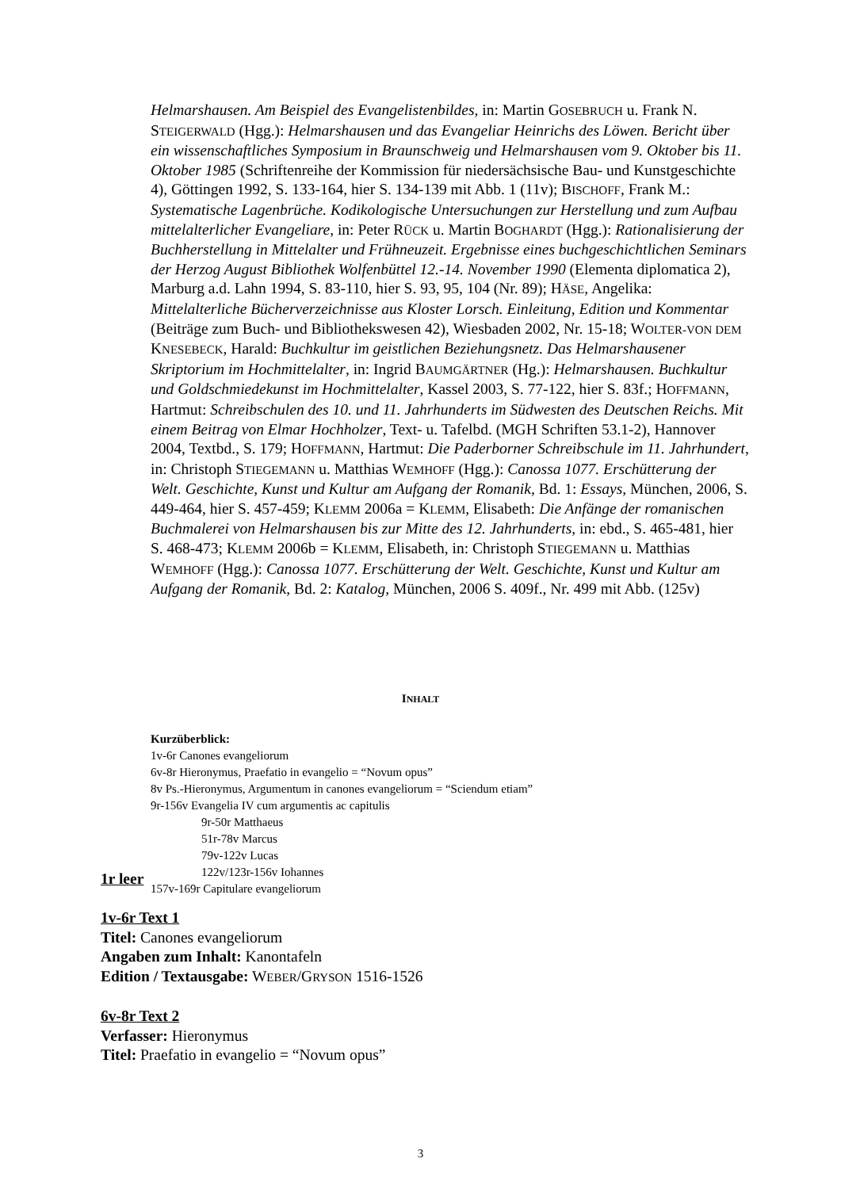Helmarshausen. Am Beispiel des Evangelistenbildes, in: Martin GOSEBRUCH u. Frank N. STEIGERWALD (Hgg.): Helmarshausen und das Evangeliar Heinrichs des Löwen. Bericht über ein wissenschaftliches Symposium in Braunschweig und Helmarshausen vom 9. Oktober bis 11. Oktober 1985 (Schriftenreihe der Kommission für niedersächsische Bau- und Kunstgeschichte 4), Göttingen 1992, S. 133-164, hier S. 134-139 mit Abb. 1 (11v); BISCHOFF, Frank M.: Systematische Lagenbrüche. Kodikologische Untersuchungen zur Herstellung und zum Aufbau mittelalterlicher Evangeliare, in: Peter RÜCK u. Martin BOGHARDT (Hgg.): Rationalisierung der Buchherstellung in Mittelalter und Frühneuzeit. Ergebnisse eines buchgeschichtlichen Seminars der Herzog August Bibliothek Wolfenbüttel 12.-14. November 1990 (Elementa diplomatica 2), Marburg a.d. Lahn 1994, S. 83-110, hier S. 93, 95, 104 (Nr. 89); HÄSE, Angelika: Mittelalterliche Bücherverzeichnisse aus Kloster Lorsch. Einleitung, Edition und Kommentar (Beiträge zum Buch- und Bibliothekswesen 42), Wiesbaden 2002, Nr. 15-18; WOLTER-VON DEM KNESEBECK, Harald: Buchkultur im geistlichen Beziehungsnetz. Das Helmarshausener Skriptorium im Hochmittelalter, in: Ingrid BAUMGÄRTNER (Hg.): Helmarshausen. Buchkultur und Goldschmiedekunst im Hochmittelalter, Kassel 2003, S. 77-122, hier S. 83f.; HOFFMANN, Hartmut: Schreibschulen des 10. und 11. Jahrhunderts im Südwesten des Deutschen Reichs. Mit einem Beitrag von Elmar Hochholzer, Text- u. Tafelbd. (MGH Schriften 53.1-2), Hannover 2004, Textbd., S. 179; HOFFMANN, Hartmut: Die Paderborner Schreibschule im 11. Jahrhundert, in: Christoph STIEGEMANN u. Matthias WEMHOFF (Hgg.): Canossa 1077. Erschütterung der Welt. Geschichte, Kunst und Kultur am Aufgang der Romanik, Bd. 1: Essays, München, 2006, S. 449-464, hier S. 457-459; KLEMM 2006a = KLEMM, Elisabeth: Die Anfänge der romanischen Buchmalerei von Helmarshausen bis zur Mitte des 12. Jahrhunderts, in: ebd., S. 465-481, hier S. 468-473; KLEMM 2006b = KLEMM, Elisabeth, in: Christoph STIEGEMANN u. Matthias WEMHOFF (Hgg.): Canossa 1077. Erschütterung der Welt. Geschichte, Kunst und Kultur am Aufgang der Romanik, Bd. 2: Katalog, München, 2006 S. 409f., Nr. 499 mit Abb. (125v)
INHALT
Kurzüberblick:
1v-6r Canones evangeliorum
6v-8r Hieronymus, Praefatio in evangelio = “Novum opus”
8v Ps.-Hieronymus, Argumentum in canones evangeliorum = “Sciendum etiam”
9r-156v Evangelia IV cum argumentis ac capitulis
9r-50r Matthaeus
51r-78v Marcus
79v-122v Lucas
122v/123r-156v Iohannes
157v-169r Capitulare evangeliorum
1r leer
1v-6r Text 1
Titel: Canones evangeliorum
Angaben zum Inhalt: Kanontafeln
Edition / Textausgabe: WEBER/GRYSON 1516-1526
6v-8r Text 2
Verfasser: Hieronymus
Titel: Praefatio in evangelio = “Novum opus”
3